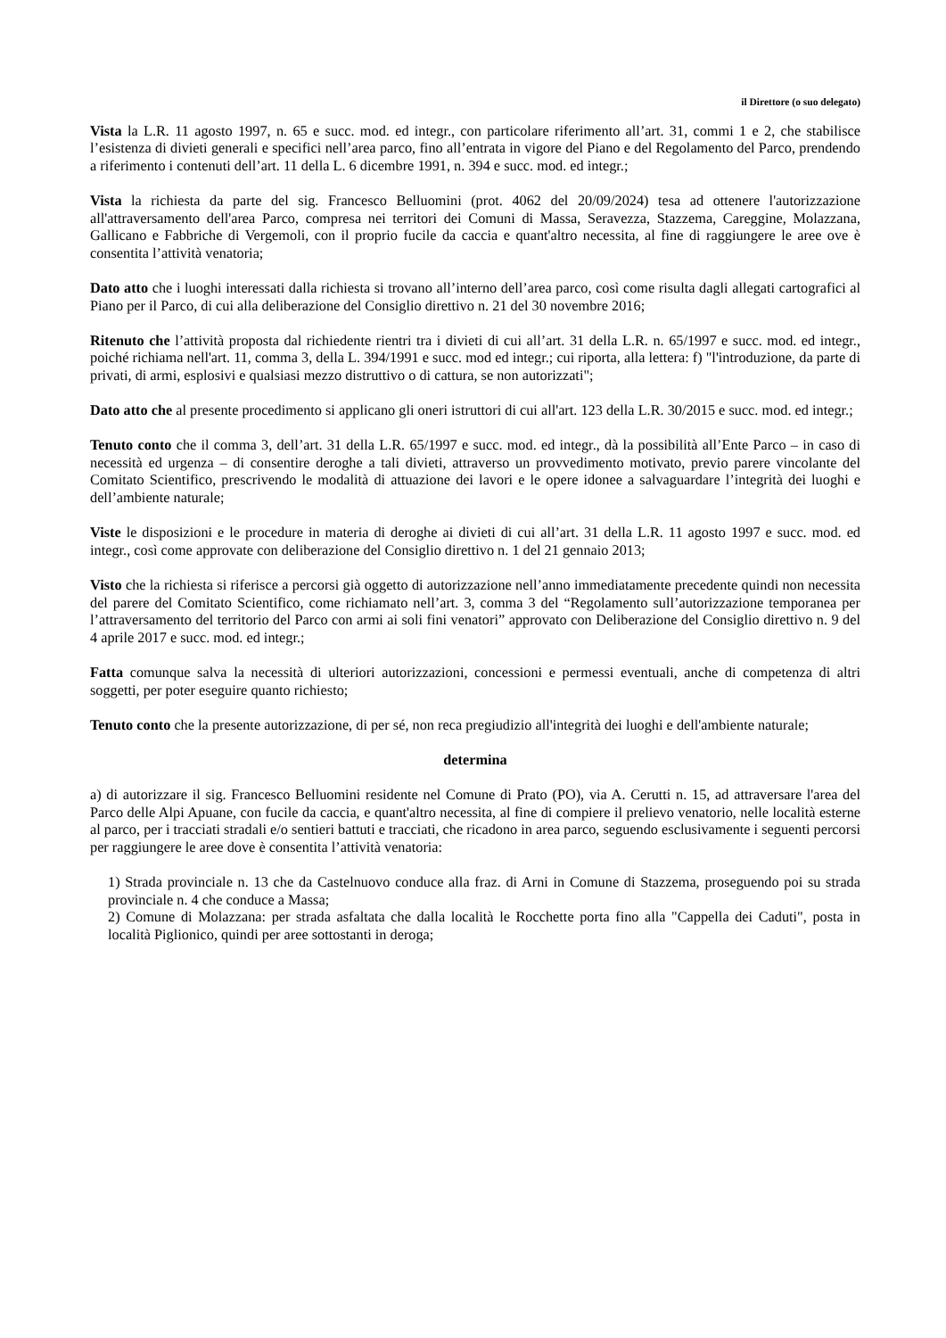il Direttore (o suo delegato)
Vista la L.R. 11 agosto 1997, n. 65 e succ. mod. ed integr., con particolare riferimento all’art. 31, commi 1 e 2, che stabilisce l’esistenza di divieti generali e specifici nell’area parco, fino all’entrata in vigore del Piano e del Regolamento del Parco, prendendo a riferimento i contenuti dell’art. 11 della L. 6 dicembre 1991, n. 394 e succ. mod. ed integr.;
Vista la richiesta da parte del sig. Francesco Belluomini (prot. 4062 del 20/09/2024) tesa ad ottenere l'autorizzazione all'attraversamento dell'area Parco, compresa nei territori dei Comuni di Massa, Seravezza, Stazzema, Careggine, Molazzana, Gallicano e Fabbriche di Vergemoli, con il proprio fucile da caccia e quant'altro necessita, al fine di raggiungere le aree ove è consentita l’attività venatoria;
Dato atto che i luoghi interessati dalla richiesta si trovano all’interno dell’area parco, così come risulta dagli allegati cartografici al Piano per il Parco, di cui alla deliberazione del Consiglio direttivo n. 21 del 30 novembre 2016;
Ritenuto che l’attività proposta dal richiedente rientri tra i divieti di cui all’art. 31 della L.R. n. 65/1997 e succ. mod. ed integr., poiché richiama nell'art. 11, comma 3, della L. 394/1991 e succ. mod ed integr.; cui riporta, alla lettera: f) "l'introduzione, da parte di privati, di armi, esplosivi e qualsiasi mezzo distruttivo o di cattura, se non autorizzati";
Dato atto che al presente procedimento si applicano gli oneri istruttori di cui all'art. 123 della L.R. 30/2015 e succ. mod. ed integr.;
Tenuto conto che il comma 3, dell’art. 31 della L.R. 65/1997 e succ. mod. ed integr., dà la possibilità all’Ente Parco – in caso di necessità ed urgenza – di consentire deroghe a tali divieti, attraverso un provvedimento motivato, previo parere vincolante del Comitato Scientifico, prescrivendo le modalità di attuazione dei lavori e le opere idonee a salvaguardare l’integrità dei luoghi e dell’ambiente naturale;
Viste le disposizioni e le procedure in materia di deroghe ai divieti di cui all’art. 31 della L.R. 11 agosto 1997 e succ. mod. ed integr., così come approvate con deliberazione del Consiglio direttivo n. 1 del 21 gennaio 2013;
Visto che la richiesta si riferisce a percorsi già oggetto di autorizzazione nell’anno immediatamente precedente quindi non necessita del parere del Comitato Scientifico, come richiamato nell’art. 3, comma 3 del “Regolamento sull’autorizzazione temporanea per l’attraversamento del territorio del Parco con armi ai soli fini venatori” approvato con Deliberazione del Consiglio direttivo n. 9 del 4 aprile 2017 e succ. mod. ed integr.;
Fatta comunque salva la necessità di ulteriori autorizzazioni, concessioni e permessi eventuali, anche di competenza di altri soggetti, per poter eseguire quanto richiesto;
Tenuto conto che la presente autorizzazione, di per sé, non reca pregiudizio all'integrità dei luoghi e dell'ambiente naturale;
determina
a) di autorizzare il sig. Francesco Belluomini residente nel Comune di Prato (PO), via A. Cerutti n. 15, ad attraversare l'area del Parco delle Alpi Apuane, con fucile da caccia, e quant'altro necessita, al fine di compiere il prelievo venatorio, nelle località esterne al parco, per i tracciati stradali e/o sentieri battuti e tracciati, che ricadono in area parco, seguendo esclusivamente i seguenti percorsi per raggiungere le aree dove è consentita l’attività venatoria:
1) Strada provinciale n. 13 che da Castelnuovo conduce alla fraz. di Arni in Comune di Stazzema, proseguendo poi su strada provinciale n. 4 che conduce a Massa;
2) Comune di Molazzana: per strada asfaltata che dalla località le Rocchette porta fino alla "Cappella dei Caduti", posta in località Piglionico, quindi per aree sottostanti in deroga;